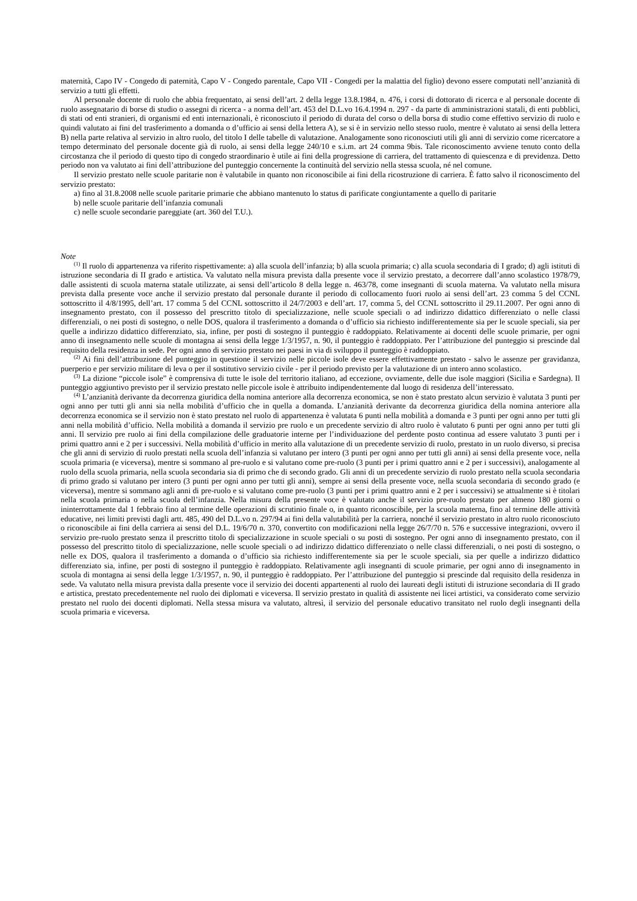maternità, Capo IV - Congedo di paternità, Capo V - Congedo parentale, Capo VII - Congedi per la malattia del figlio) devono essere computati nell’anzianità di servizio a tutti gli effetti.
Al personale docente di ruolo che abbia frequentato, ai sensi dell’art. 2 della legge 13.8.1984, n. 476, i corsi di dottorato di ricerca e al personale docente di ruolo assegnatario di borse di studio o assegni di ricerca - a norma dell’art. 453 del D.L.vo 16.4.1994 n. 297 - da parte di amministrazioni statali, di enti pubblici, di stati od enti stranieri, di organismi ed enti internazionali, è riconosciuto il periodo di durata del corso o della borsa di studio come effettivo servizio di ruolo e quindi valutato ai fini del trasferimento a domanda o d’ufficio ai sensi della lettera A), se si è in servizio nello stesso ruolo, mentre è valutato ai sensi della lettera B) nella parte relativa al servizio in altro ruolo, del titolo I delle tabelle di valutazione. Analogamente sono riconosciuti utili gli anni di servizio come ricercatore a tempo determinato del personale docente già di ruolo, ai sensi della legge 240/10 e s.i.m. art 24 comma 9bis. Tale riconoscimento avviene tenuto conto della circostanza che il periodo di questo tipo di congedo straordinario è utile ai fini della progressione di carriera, del trattamento di quiescenza e di previdenza. Detto periodo non va valutato ai fini dell’attribuzione del punteggio concernente la continuità del servizio nella stessa scuola, né nel comune.
Il servizio prestato nelle scuole paritarie non è valutabile in quanto non riconoscibile ai fini della ricostruzione di carriera. È fatto salvo il riconoscimento del servizio prestato:
a) fino al 31.8.2008 nelle scuole paritarie primarie che abbiano mantenuto lo status di parificate congiuntamente a quello di paritarie
b) nelle scuole paritarie dell’infanzia comunali
c) nelle scuole secondarie pareggiate (art. 360 del T.U.).
Note
<sup>(1)</sup> Il ruolo di appartenenza va riferito rispettivamente: a) alla scuola dell’infanzia; b) alla scuola primaria; c) alla scuola secondaria di I grado; d) agli istituti di istruzione secondaria di II grado e artistica. Va valutato nella misura prevista dalla presente voce il servizio prestato, a decorrere dall’anno scolastico 1978/79, dalle assistenti di scuola materna statale utilizzate, ai sensi dell’articolo 8 della legge n. 463/78, come insegnanti di scuola materna. Va valutato nella misura prevista dalla presente voce anche il servizio prestato dal personale durante il periodo di collocamento fuori ruolo ai sensi dell’art. 23 comma 5 del CCNL sottoscritto il 4/8/1995, dell’art. 17 comma 5 del CCNL sottoscritto il 24/7/2003 e dell’art. 17, comma 5, del CCNL sottoscritto il 29.11.2007. Per ogni anno di insegnamento prestato, con il possesso del prescritto titolo di specializzazione, nelle scuole speciali o ad indirizzo didattico differenziato o nelle classi differenziali, o nei posti di sostegno, o nelle DOS, qualora il trasferimento a domanda o d’ufficio sia richiesto indifferentemente sia per le scuole speciali, sia per quelle a indirizzo didattico differenziato, sia, infine, per posti di sostegno il punteggio è raddoppiato. Relativamente ai docenti delle scuole primarie, per ogni anno di insegnamento nelle scuole di montagna ai sensi della legge 1/3/1957, n. 90, il punteggio è raddoppiato. Per l’attribuzione del punteggio si prescinde dal requisito della residenza in sede. Per ogni anno di servizio prestato nei paesi in via di sviluppo il punteggio è raddoppiato.
<sup>(2)</sup> Ai fini dell’attribuzione del punteggio in questione il servizio nelle piccole isole deve essere effettivamente prestato - salvo le assenze per gravidanza, puerperio e per servizio militare di leva o per il sostitutivo servizio civile - per il periodo previsto per la valutazione di un intero anno scolastico.
<sup>(3)</sup> La dizione “piccole isole” è comprensiva di tutte le isole del territorio italiano, ad eccezione, ovviamente, delle due isole maggiori (Sicilia e Sardegna). Il punteggio aggiuntivo previsto per il servizio prestato nelle piccole isole è attribuito indipendentemente dal luogo di residenza dell’interessato.
<sup>(4)</sup> L’anzianità derivante da decorrenza giuridica della nomina anteriore alla decorrenza economica, se non è stato prestato alcun servizio è valutata 3 punti per ogni anno per tutti gli anni sia nella mobilità d’ufficio che in quella a domanda. L’anzianità derivante da decorrenza giuridica della nomina anteriore alla decorrenza economica se il servizio non è stato prestato nel ruolo di appartenenza è valutata 6 punti nella mobilità a domanda e 3 punti per ogni anno per tutti gli anni nella mobilità d’ufficio. Nella mobilità a domanda il servizio pre ruolo e un precedente servizio di altro ruolo è valutato 6 punti per ogni anno per tutti gli anni. Il servizio pre ruolo ai fini della compilazione delle graduatorie interne per l’individuazione del perdente posto continua ad essere valutato 3 punti per i primi quattro anni e 2 per i successivi. Nella mobilità d’ufficio in merito alla valutazione di un precedente servizio di ruolo, prestato in un ruolo diverso, si precisa che gli anni di servizio di ruolo prestati nella scuola dell’infanzia si valutano per intero (3 punti per ogni anno per tutti gli anni) ai sensi della presente voce, nella scuola primaria (e viceversa), mentre si sommano al pre-ruolo e si valutano come pre-ruolo (3 punti per i primi quattro anni e 2 per i successivi), analogamente al ruolo della scuola primaria, nella scuola secondaria sia di primo che di secondo grado. Gli anni di un precedente servizio di ruolo prestato nella scuola secondaria di primo grado si valutano per intero (3 punti per ogni anno per tutti gli anni), sempre ai sensi della presente voce, nella scuola secondaria di secondo grado (e viceversa), mentre si sommano agli anni di pre-ruolo e si valutano come pre-ruolo (3 punti per i primi quattro anni e 2 per i successivi) se attualmente si è titolari nella scuola primaria o nella scuola dell’infanzia. Nella misura della presente voce è valutato anche il servizio pre-ruolo prestato per almeno 180 giorni o ininterrottamente dal 1 febbraio fino al termine delle operazioni di scrutinio finale o, in quanto riconoscibile, per la scuola materna, fino al termine delle attività educative, nei limiti previsti dagli artt. 485, 490 del D.L.vo n. 297/94 ai fini della valutabilità per la carriera, nonché il servizio prestato in altro ruolo riconosciuto o riconoscibile ai fini della carriera ai sensi del D.L. 19/6/70 n. 370, convertito con modificazioni nella legge 26/7/70 n. 576 e successive integrazioni, ovvero il servizio pre-ruolo prestato senza il prescritto titolo di specializzazione in scuole speciali o su posti di sostegno. Per ogni anno di insegnamento prestato, con il possesso del prescritto titolo di specializzazione, nelle scuole speciali o ad indirizzo didattico differenziato o nelle classi differenziali, o nei posti di sostegno, o nelle ex DOS, qualora il trasferimento a domanda o d’ufficio sia richiesto indifferentemente sia per le scuole speciali, sia per quelle a indirizzo didattico differenziato sia, infine, per posti di sostegno il punteggio è raddoppiato. Relativamente agli insegnanti di scuole primarie, per ogni anno di insegnamento in scuola di montagna ai sensi della legge 1/3/1957, n. 90, il punteggio è raddoppiato. Per l’attribuzione del punteggio si prescinde dal requisito della residenza in sede. Va valutato nella misura prevista dalla presente voce il servizio dei docenti appartenenti al ruolo dei laureati degli istituti di istruzione secondaria di II grado e artistica, prestato precedentemente nel ruolo dei diplomati e viceversa. Il servizio prestato in qualità di assistente nei licei artistici, va considerato come servizio prestato nel ruolo dei docenti diplomati. Nella stessa misura va valutato, altresì, il servizio del personale educativo transitato nel ruolo degli insegnanti della scuola primaria e viceversa.